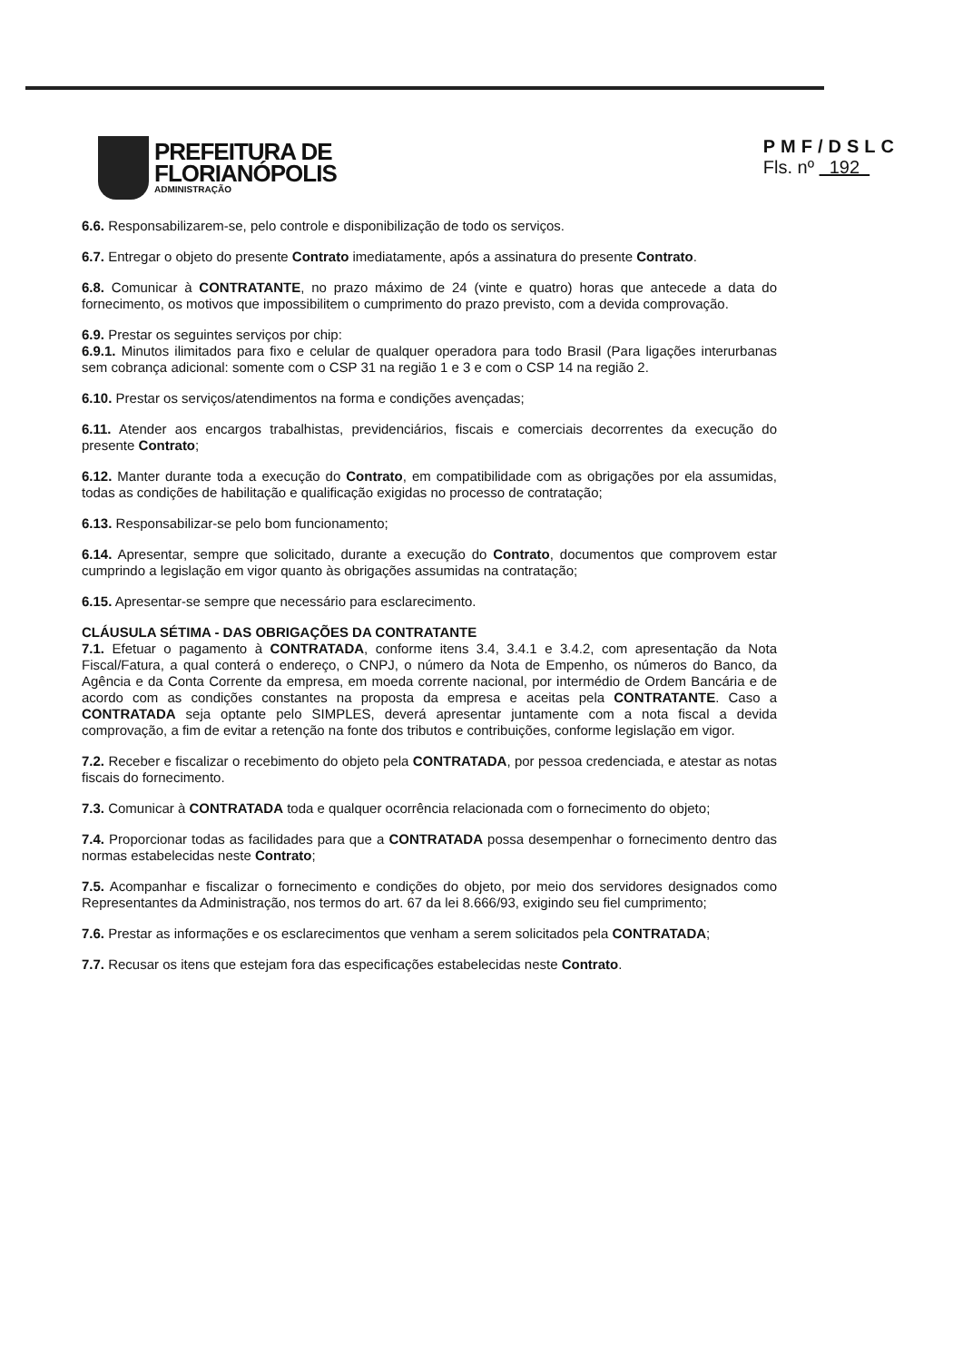PREFEITURA DE
FLORIANÓPOLIS
ADMINISTRAÇÃO
PMF/DSLC
Fls. nº 192
6.6. Responsabilizarem-se, pelo controle e disponibilização de todo os serviços.
6.7. Entregar o objeto do presente Contrato imediatamente, após a assinatura do presente Contrato.
6.8. Comunicar à CONTRATANTE, no prazo máximo de 24 (vinte e quatro) horas que antecede a data do fornecimento, os motivos que impossibilitem o cumprimento do prazo previsto, com a devida comprovação.
6.9. Prestar os seguintes serviços por chip:
6.9.1. Minutos ilimitados para fixo e celular de qualquer operadora para todo Brasil (Para ligações interurbanas sem cobrança adicional: somente com o CSP 31 na região 1 e 3 e com o CSP 14 na região 2.
6.10. Prestar os serviços/atendimentos na forma e condições avençadas;
6.11. Atender aos encargos trabalhistas, previdenciários, fiscais e comerciais decorrentes da execução do presente Contrato;
6.12. Manter durante toda a execução do Contrato, em compatibilidade com as obrigações por ela assumidas, todas as condições de habilitação e qualificação exigidas no processo de contratação;
6.13. Responsabilizar-se pelo bom funcionamento;
6.14. Apresentar, sempre que solicitado, durante a execução do Contrato, documentos que comprovem estar cumprindo a legislação em vigor quanto às obrigações assumidas na contratação;
6.15. Apresentar-se sempre que necessário para esclarecimento.
CLÁUSULA SÉTIMA - DAS OBRIGAÇÕES DA CONTRATANTE
7.1. Efetuar o pagamento à CONTRATADA, conforme itens 3.4, 3.4.1 e 3.4.2, com apresentação da Nota Fiscal/Fatura, a qual conterá o endereço, o CNPJ, o número da Nota de Empenho, os números do Banco, da Agência e da Conta Corrente da empresa, em moeda corrente nacional, por intermédio de Ordem Bancária e de acordo com as condições constantes na proposta da empresa e aceitas pela CONTRATANTE. Caso a CONTRATADA seja optante pelo SIMPLES, deverá apresentar juntamente com a nota fiscal a devida comprovação, a fim de evitar a retenção na fonte dos tributos e contribuições, conforme legislação em vigor.
7.2. Receber e fiscalizar o recebimento do objeto pela CONTRATADA, por pessoa credenciada, e atestar as notas fiscais do fornecimento.
7.3. Comunicar à CONTRATADA toda e qualquer ocorrência relacionada com o fornecimento do objeto;
7.4. Proporcionar todas as facilidades para que a CONTRATADA possa desempenhar o fornecimento dentro das normas estabelecidas neste Contrato;
7.5. Acompanhar e fiscalizar o fornecimento e condições do objeto, por meio dos servidores designados como Representantes da Administração, nos termos do art. 67 da lei 8.666/93, exigindo seu fiel cumprimento;
7.6. Prestar as informações e os esclarecimentos que venham a serem solicitados pela CONTRATADA;
7.7. Recusar os itens que estejam fora das especificações estabelecidas neste Contrato.